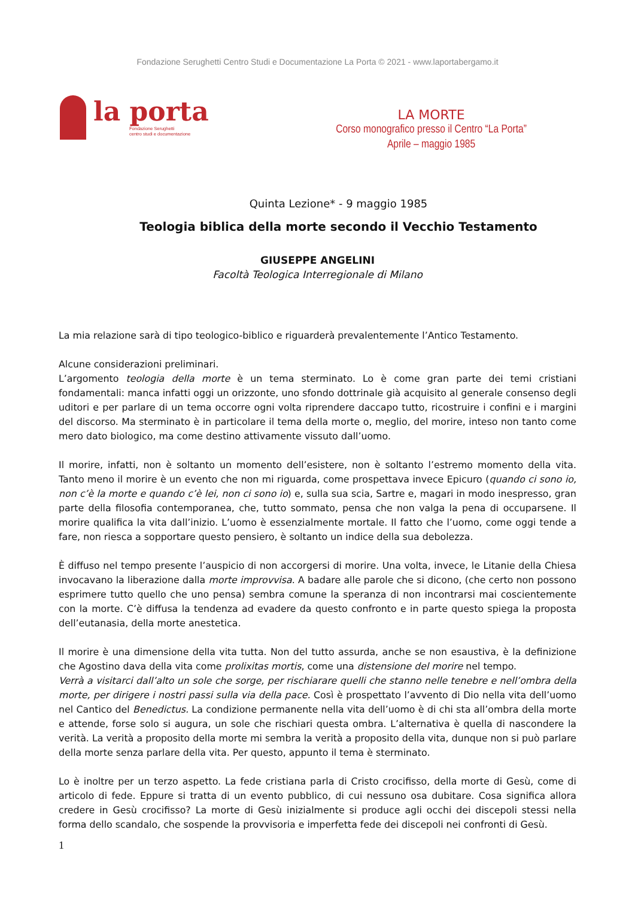Fondazione Serughetti Centro Studi e Documentazione La Porta © 2021 - www.laportabergamo.it
la porta
Fondazione Serughetti
centro studi e documentazione
LA MORTE
Corso monografico presso il Centro “La Porta”
Aprile – maggio 1985
Quinta Lezione* - 9 maggio 1985
Teologia biblica della morte secondo il Vecchio Testamento
GIUSEPPE ANGELINI
Facoltà Teologica Interregionale di Milano
La mia relazione sarà di tipo teologico-biblico e riguarderà prevalentemente l’Antico Testamento.
Alcune considerazioni preliminari.
L’argomento teologia della morte è un tema sterminato. Lo è come gran parte dei temi cristiani fondamentali: manca infatti oggi un orizzonte, uno sfondo dottrinale già acquisito al generale consenso degli uditori e per parlare di un tema occorre ogni volta riprendere daccapo tutto, ricostruire i confini e i margini del discorso. Ma sterminato è in particolare il tema della morte o, meglio, del morire, inteso non tanto come mero dato biologico, ma come destino attivamente vissuto dall’uomo.
Il morire, infatti, non è soltanto un momento dell’esistere, non è soltanto l’estremo momento della vita. Tanto meno il morire è un evento che non mi riguarda, come prospettava invece Epicuro (quando ci sono io, non c’è la morte e quando c’è lei, non ci sono io) e, sulla sua scia, Sartre e, magari in modo inespresso, gran parte della filosofia contemporanea, che, tutto sommato, pensa che non valga la pena di occuparsene. Il morire qualifica la vita dall’inizio. L’uomo è essenzialmente mortale. Il fatto che l’uomo, come oggi tende a fare, non riesca a sopportare questo pensiero, è soltanto un indice della sua debolezza.
È diffuso nel tempo presente l’auspicio di non accorgersi di morire. Una volta, invece, le Litanie della Chiesa invocavano la liberazione dalla morte improvvisa. A badare alle parole che si dicono, (che certo non possono esprimere tutto quello che uno pensa) sembra comune la speranza di non incontrarsi mai coscientemente con la morte. C’è diffusa la tendenza ad evadere da questo confronto e in parte questo spiega la proposta dell’eutanasia, della morte anestetica.
Il morire è una dimensione della vita tutta. Non del tutto assurda, anche se non esaustiva, è la definizione che Agostino dava della vita come prolixitas mortis, come una distensione del morire nel tempo.
Verrà a visitarci dall’alto un sole che sorge, per rischiarare quelli che stanno nelle tenebre e nell’ombra della morte, per dirigere i nostri passi sulla via della pace. Così è prospettato l’avvento di Dio nella vita dell’uomo nel Cantico del Benedictus. La condizione permanente nella vita dell’uomo è di chi sta all’ombra della morte e attende, forse solo si augura, un sole che rischiari questa ombra. L’alternativa è quella di nascondere la verità. La verità a proposito della morte mi sembra la verità a proposito della vita, dunque non si può parlare della morte senza parlare della vita. Per questo, appunto il tema è sterminato.
Lo è inoltre per un terzo aspetto. La fede cristiana parla di Cristo crocifisso, della morte di Gesù, come di articolo di fede. Eppure si tratta di un evento pubblico, di cui nessuno osa dubitare. Cosa significa allora credere in Gesù crocifisso? La morte di Gesù inizialmente si produce agli occhi dei discepoli stessi nella forma dello scandalo, che sospende la provvisoria e imperfetta fede dei discepoli nei confronti di Gesù.
1